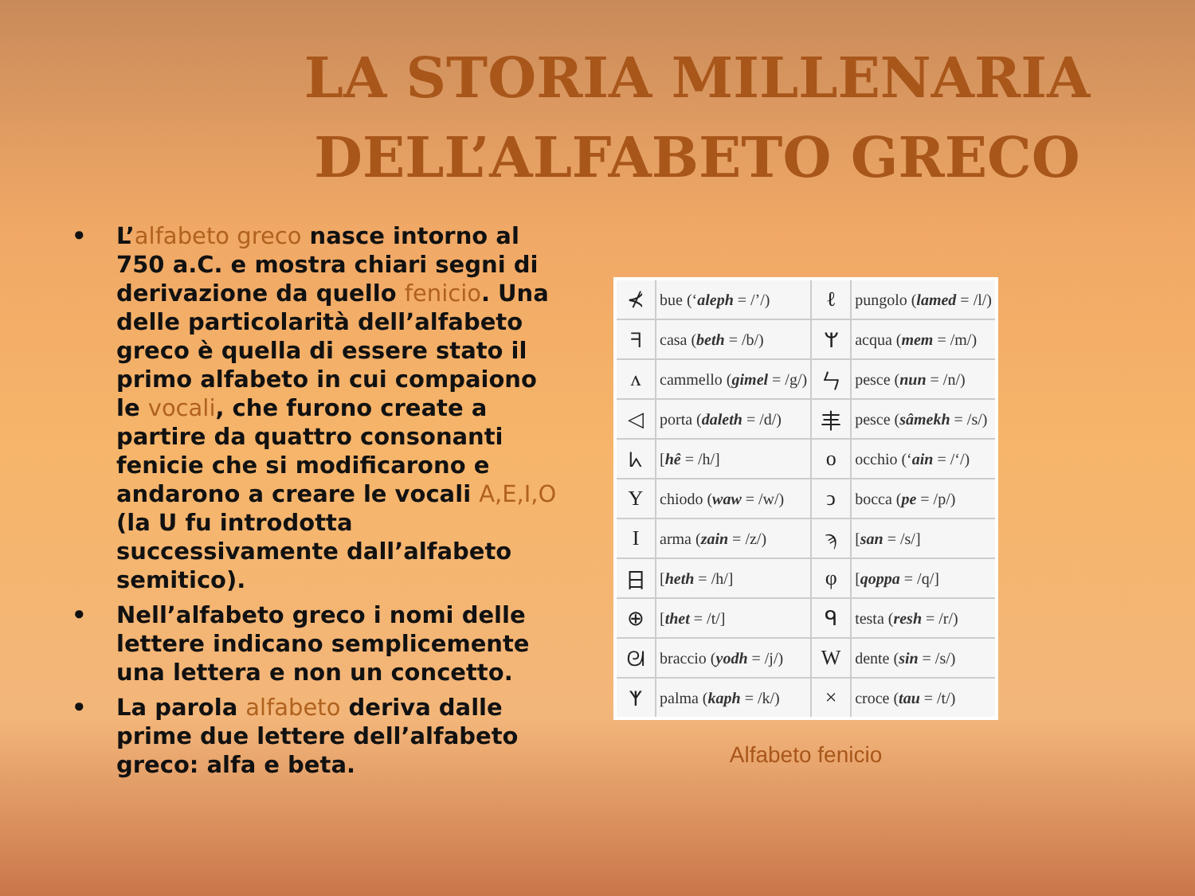LA STORIA MILLENARIA
DELL’ALFABETO GRECO
• L’alfabeto greco nasce intorno al 750 a.C. e mostra chiari segni di derivazione da quello fenicio. Una delle particolarità dell’alfabeto greco è quella di essere stato il primo alfabeto in cui compaiono le vocali, che furono create a partire da quattro consonanti fenicie che si modificarono e andarono a creare le vocali A,E,I,O (la U fu introdotta successivamente dall’alfabeto semitico).
• Nell’alfabeto greco i nomi delle lettere indicano semplicemente una lettera e non un concetto.
• La parola alfabeto deriva dalle prime due lettere dell’alfabeto greco: alfa e beta.
| ⊀ | bue (‘ aleph = /’/) | ℓ | pungolo ( lamed = /l/) |
| ᖷ | casa ( beth = /b/) | ᛘ | acqua ( mem = /m/) |
| ʌ | cammello ( gimel = /g/) | ㄣ | pesce ( nun = /n/) |
| ◁ | porta ( daleth = /d/) | 丰 | pesce ( sâmekh = /s/) |
| ᖾ | [ hê = /h/] | o | occhio (‘ ain = /‘/) |
| Y | chiodo ( waw = /w/) | ↄ | bocca ( pe = /p/) |
| I | arma ( zain = /z/) | ϡ | [ san = /s/] |
| 日 | [ heth = /h/] | φ | [ qoppa = /q/] |
| ⊕ | [ thet = /t/] | ᑫ | testa ( resh = /r/) |
| ᘛ | braccio ( yodh = /j/) | W | dente ( sin = /s/) |
| ᛉ | palma ( kaph = /k/) | × | croce ( tau = /t/) |
Alfabeto fenicio